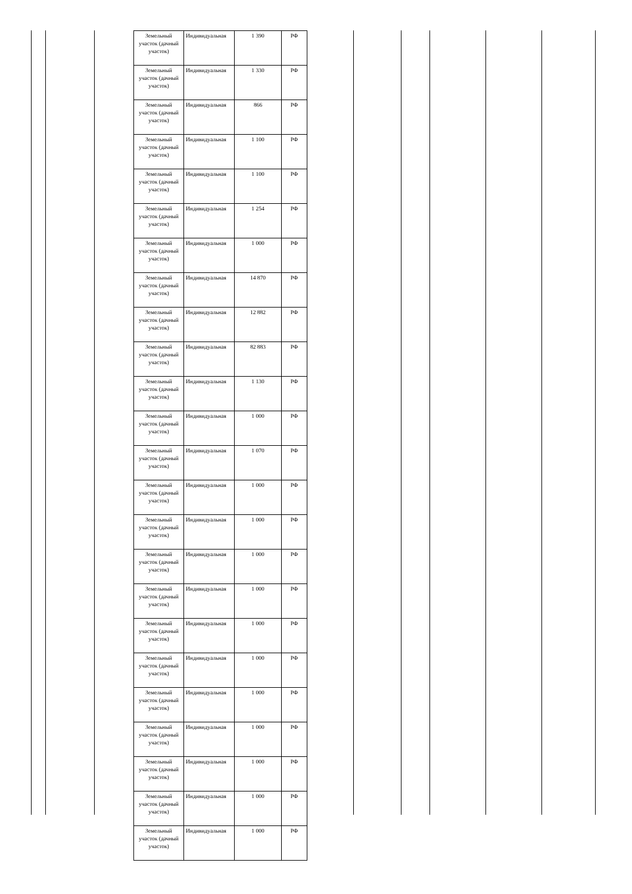| Земельный участок (дачный участок) | Индивидуальная | 1 390 | РФ |
| Земельный участок (дачный участок) | Индивидуальная | 1 330 | РФ |
| Земельный участок (дачный участок) | Индивидуальная | 866 | РФ |
| Земельный участок (дачный участок) | Индивидуальная | 1 100 | РФ |
| Земельный участок (дачный участок) | Индивидуальная | 1 100 | РФ |
| Земельный участок (дачный участок) | Индивидуальная | 1 254 | РФ |
| Земельный участок (дачный участок) | Индивидуальная | 1 000 | РФ |
| Земельный участок (дачный участок) | Индивидуальная | 14 870 | РФ |
| Земельный участок (дачный участок) | Индивидуальная | 12 882 | РФ |
| Земельный участок (дачный участок) | Индивидуальная | 82 883 | РФ |
| Земельный участок (дачный участок) | Индивидуальная | 1 130 | РФ |
| Земельный участок (дачный участок) | Индивидуальная | 1 000 | РФ |
| Земельный участок (дачный участок) | Индивидуальная | 1 070 | РФ |
| Земельный участок (дачный участок) | Индивидуальная | 1 000 | РФ |
| Земельный участок (дачный участок) | Индивидуальная | 1 000 | РФ |
| Земельный участок (дачный участок) | Индивидуальная | 1 000 | РФ |
| Земельный участок (дачный участок) | Индивидуальная | 1 000 | РФ |
| Земельный участок (дачный участок) | Индивидуальная | 1 000 | РФ |
| Земельный участок (дачный участок) | Индивидуальная | 1 000 | РФ |
| Земельный участок (дачный участок) | Индивидуальная | 1 000 | РФ |
| Земельный участок (дачный участок) | Индивидуальная | 1 000 | РФ |
| Земельный участок (дачный участок) | Индивидуальная | 1 000 | РФ |
| Земельный участок (дачный участок) | Индивидуальная | 1 000 | РФ |
| Земельный участок (дачный участок) | Индивидуальная | 1 000 | РФ |